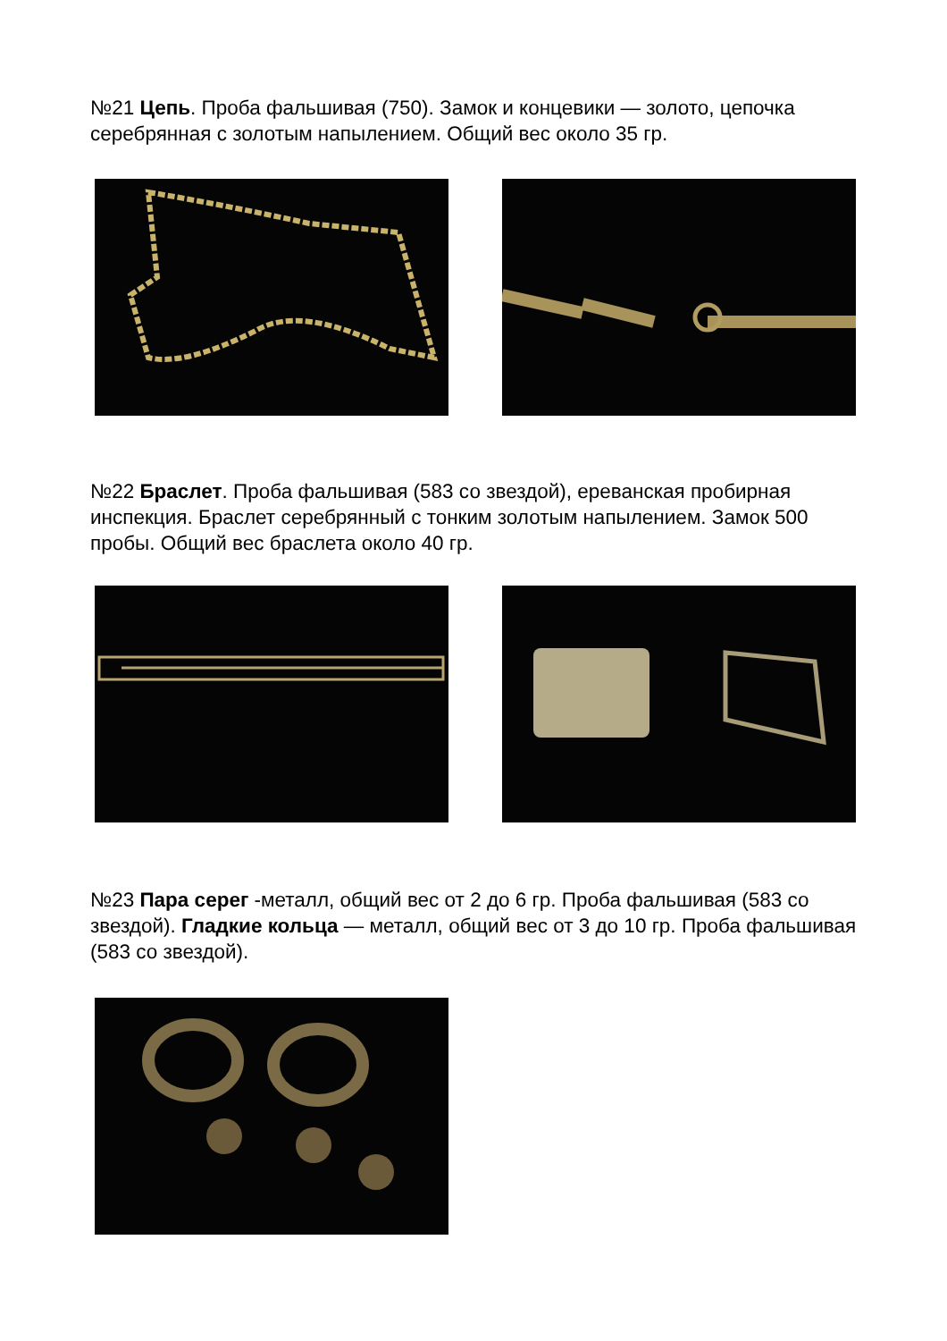№21 Цепь. Проба фальшивая (750). Замок и концевики — золото, цепочка серебрянная с золотым напылением. Общий вес около 35 гр.
№22 Браслет. Проба фальшивая (583 со звездой), ереванская пробирная инспекция. Браслет серебрянный с тонким золотым напылением. Замок 500 пробы. Общий вес браслета около 40 гр.
№23 Пара серег -металл, общий вес от 2 до 6 гр. Проба фальшивая (583 со звездой). Гладкие кольца — металл, общий вес от 3 до 10 гр. Проба фальшивая (583 со звездой).